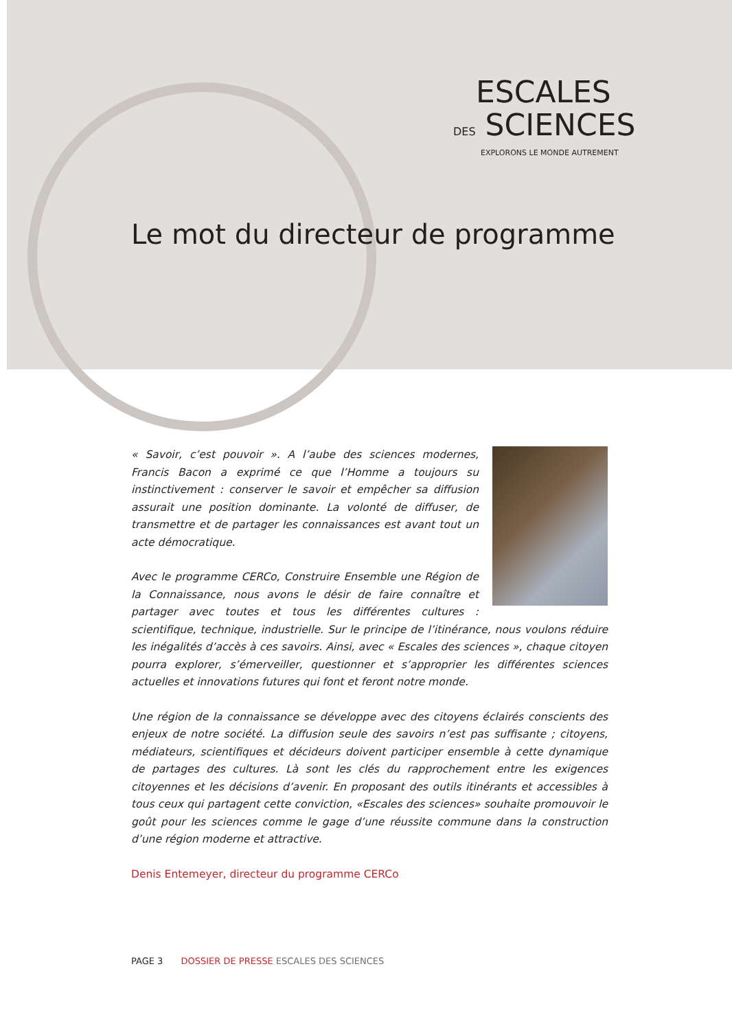ESCALES
DES SCIENCES
EXPLORONS LE MONDE AUTREMENT
Le mot du directeur de programme
« Savoir, c’est pouvoir ». A l’aube des sciences modernes, Francis Bacon a exprimé ce que l’Homme a toujours su instinctivement : conserver le savoir et empêcher sa diffusion assurait une position dominante. La volonté de diffuser, de transmettre et de partager les connaissances est avant tout un acte démocratique.
Avec le programme CERCo, Construire Ensemble une Région de la Connaissance, nous avons le désir de faire connaître et partager avec toutes et tous les différentes cultures : scientifique, technique, industrielle. Sur le principe de l’itinérance, nous voulons réduire les inégalités d’accès à ces savoirs. Ainsi, avec « Escales des sciences », chaque citoyen pourra explorer, s’émerveiller, questionner et s’approprier les différentes sciences actuelles et innovations futures qui font et feront notre monde.
Une région de la connaissance se développe avec des citoyens éclairés conscients des enjeux de notre société. La diffusion seule des savoirs n’est pas suffisante ; citoyens, médiateurs, scientifiques et décideurs doivent participer ensemble à cette dynamique de partages des cultures. Là sont les clés du rapprochement entre les exigences citoyennes et les décisions d’avenir. En proposant des outils itinérants et accessibles à tous ceux qui partagent cette conviction, «Escales des sciences» souhaite promouvoir le goût pour les sciences comme le gage d’une réussite commune dans la construction d’une région moderne et attractive.
Denis Entemeyer, directeur du programme CERCo
PAGE 3 DOSSIER DE PRESSE ESCALES DES SCIENCES